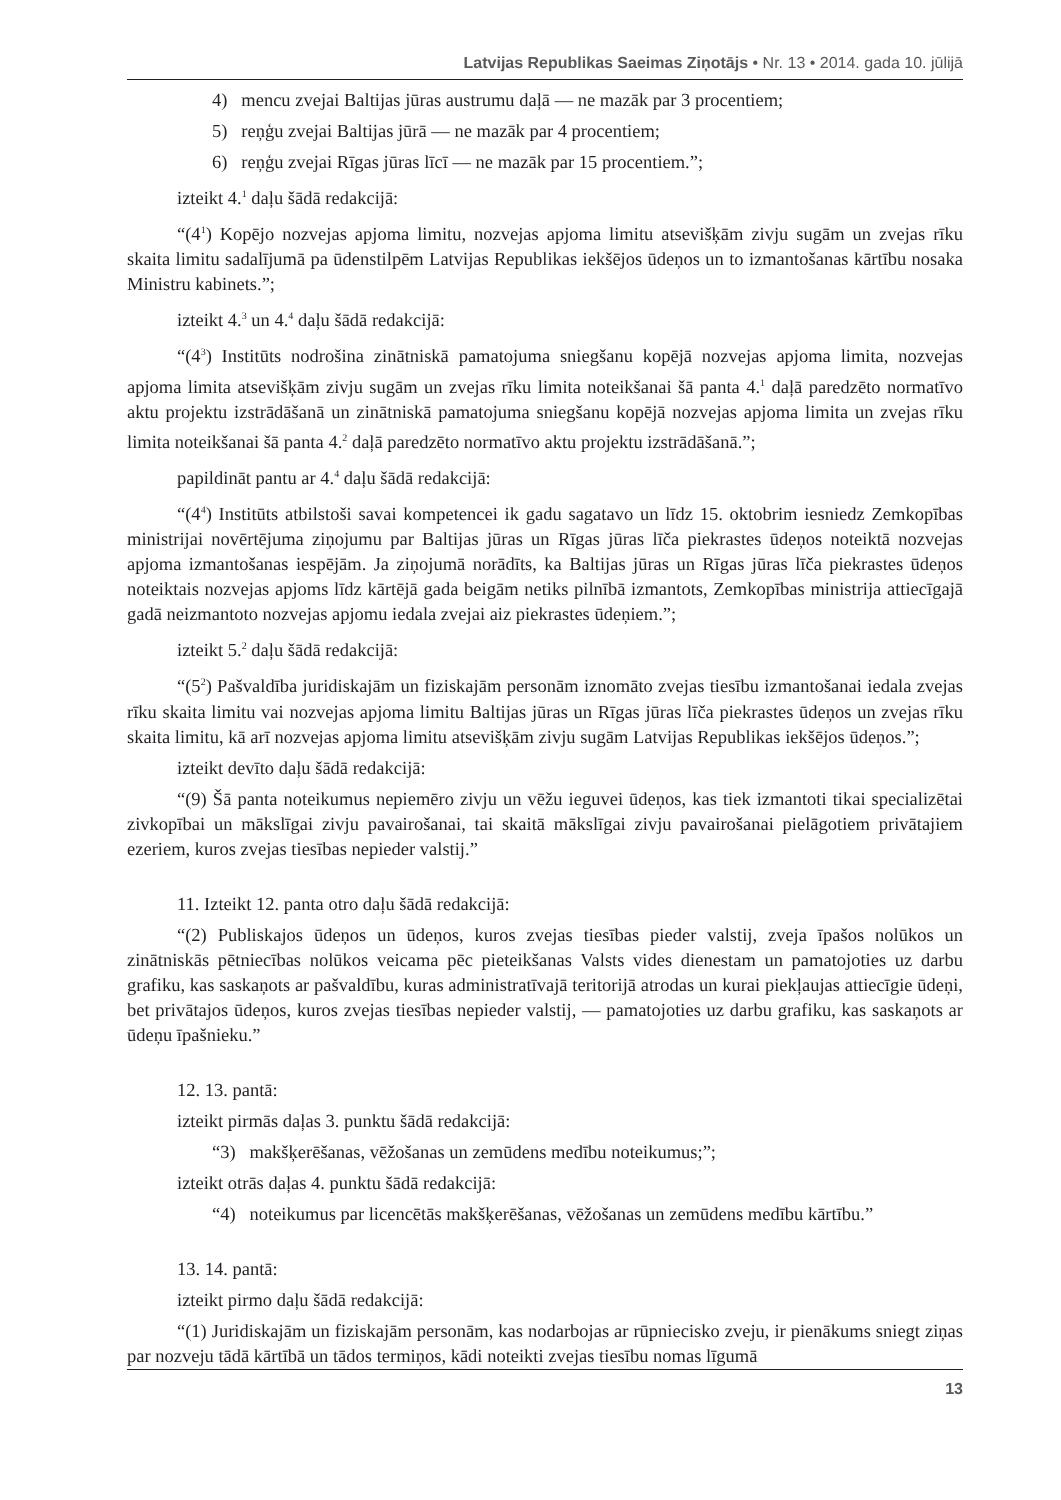Latvijas Republikas Saeimas Ziņotājs • Nr. 13 • 2014. gada 10. jūlijā
4) mencu zvejai Baltijas jūras austrumu daļā — ne mazāk par 3 procentiem;
5) reņģu zvejai Baltijas jūrā — ne mazāk par 4 procentiem;
6) reņģu zvejai Rīgas jūras līcī — ne mazāk par 15 procentiem.”;
izteikt 4.<sup>1</sup> daļu šādā redakcijā:
“(4<sup>1</sup>) Kopējo nozvejas apjoma limitu, nozvejas apjoma limitu atsevišķām zivju sugām un zvejas rīku skaita limitu sadalījumā pa ūdenstilpēm Latvijas Republikas iekšējos ūdeņos un to izmantošanas kārtību nosaka Ministru kabinets.”;
izteikt 4.<sup>3</sup> un 4.<sup>4</sup> daļu šādā redakcijā:
“(4<sup>3</sup>) Institūts nodrošina zinātniskā pamatojuma sniegšanu kopējā nozvejas apjoma limita, nozvejas apjoma limita atsevišķām zivju sugām un zvejas rīku limita noteikšanai šā panta 4.<sup>1</sup> daļā paredzēto normatīvo aktu projektu izstrādāšanā un zinātniskā pamatojuma sniegšanu kopējā nozvejas apjoma limita un zvejas rīku limita noteikšanai šā panta 4.<sup>2</sup> daļā paredzēto normatīvo aktu projektu izstrādāšanā.”;
papildināt pantu ar 4.<sup>4</sup> daļu šādā redakcijā:
“(4<sup>4</sup>) Institūts atbilstoši savai kompetencei ik gadu sagatavo un līdz 15. oktobrim iesniedz Zemkopības ministrijai novērtējuma ziņojumu par Baltijas jūras un Rīgas jūras līča piekrastes ūdeņos noteiktā nozvejas apjoma izmantošanas iespējām. Ja ziņojumā norādīts, ka Baltijas jūras un Rīgas jūras līča piekrastes ūdeņos noteiktais nozvejas apjoms līdz kārtējā gada beigām netiks pilnībā izmantots, Zemkopības ministrija attiecīgajā gadā neizmantoto nozvejas apjomu iedala zvejai aiz piekrastes ūdeņiem.”;
izteikt 5.<sup>2</sup> daļu šādā redakcijā:
“(5<sup>2</sup>) Pašvaldība juridiskajām un fiziskajām personām iznomāto zvejas tiesību izmantošanai iedala zvejas rīku skaita limitu vai nozvejas apjoma limitu Baltijas jūras un Rīgas jūras līča piekrastes ūdeņos un zvejas rīku skaita limitu, kā arī nozvejas apjoma limitu atsevišķām zivju sugām Latvijas Republikas iekšējos ūdeņos.”;
izteikt devīto daļu šādā redakcijā:
“(9) Šā panta noteikumus nepiemēro zivju un vēžu ieguvei ūdeņos, kas tiek izmantoti tikai specializētai zivkopībai un mākslīgai zivju pavairošanai, tai skaitā mākslīgai zivju pavairošanai pielāgotiem privātajiem ezeriem, kuros zvejas tiesības nepieder valstij.”
11. Izteikt 12. panta otro daļu šādā redakcijā:
“(2) Publiskajos ūdeņos un ūdeņos, kuros zvejas tiesības pieder valstij, zveja īpašos nolūkos un zinātniskās pētniecības nolūkos veicama pēc pieteikšanas Valsts vides dienestam un pamatojoties uz darbu grafiku, kas saskaņots ar pašvaldību, kuras administratīvajā teritorijā atrodas un kurai piekļaujas attiecīgie ūdeņi, bet privātajos ūdeņos, kuros zvejas tiesības nepieder valstij, — pamatojoties uz darbu grafiku, kas saskaņots ar ūdeņu īpašnieku.”
12. 13. pantā:
izteikt pirmās daļas 3. punktu šādā redakcijā:
“3) makšķerēšanas, vēžošanas un zemūdens medību noteikumus;”;
izteikt otrās daļas 4. punktu šādā redakcijā:
“4) noteikumus par licencētās makšķerēšanas, vēžošanas un zemūdens medību kārtību.”
13. 14. pantā:
izteikt pirmo daļu šādā redakcijā:
“(1) Juridiskajām un fiziskajām personām, kas nodarbojas ar rūpniecisko zveju, ir pienākums sniegt ziņas par nozveju tādā kārtībā un tādos termiņos, kādi noteikti zvejas tiesību nomas līgumā
13